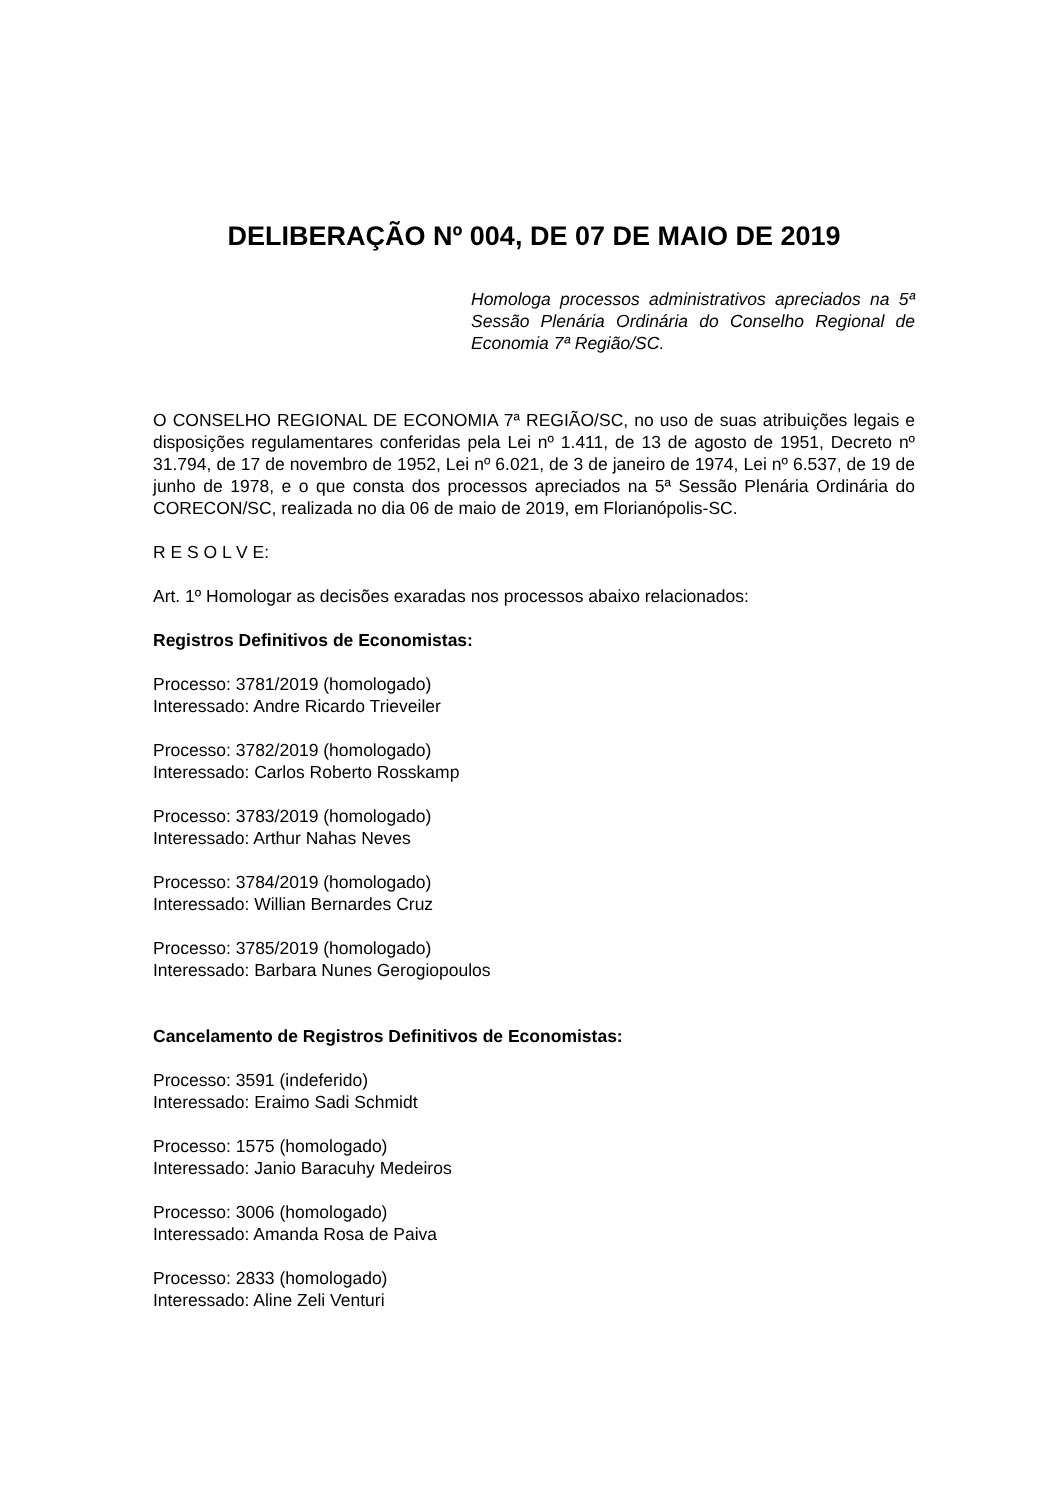DELIBERAÇÃO Nº 004, DE 07 DE MAIO DE 2019
Homologa processos administrativos apreciados na 5ª Sessão Plenária Ordinária do Conselho Regional de Economia 7ª Região/SC.
O CONSELHO REGIONAL DE ECONOMIA 7ª REGIÃO/SC, no uso de suas atribuições legais e disposições regulamentares conferidas pela Lei nº 1.411, de 13 de agosto de 1951, Decreto nº 31.794, de 17 de novembro de 1952, Lei nº 6.021, de 3 de janeiro de 1974, Lei nº 6.537, de 19 de junho de 1978, e o que consta dos processos apreciados na 5ª Sessão Plenária Ordinária do CORECON/SC, realizada no dia 06 de maio de 2019, em Florianópolis-SC.
R E S O L V E:
Art. 1º Homologar as decisões exaradas nos processos abaixo relacionados:
Registros Definitivos de Economistas:
Processo: 3781/2019 (homologado)
Interessado: Andre Ricardo Trieveiler
Processo: 3782/2019 (homologado)
Interessado: Carlos Roberto Rosskamp
Processo: 3783/2019 (homologado)
Interessado: Arthur Nahas Neves
Processo: 3784/2019 (homologado)
Interessado: Willian Bernardes Cruz
Processo: 3785/2019 (homologado)
Interessado: Barbara Nunes Gerogiopoulos
Cancelamento de Registros Definitivos de Economistas:
Processo: 3591 (indeferido)
Interessado: Eraimo Sadi Schmidt
Processo: 1575 (homologado)
Interessado: Janio Baracuhy Medeiros
Processo: 3006 (homologado)
Interessado: Amanda Rosa de Paiva
Processo: 2833 (homologado)
Interessado: Aline Zeli Venturi